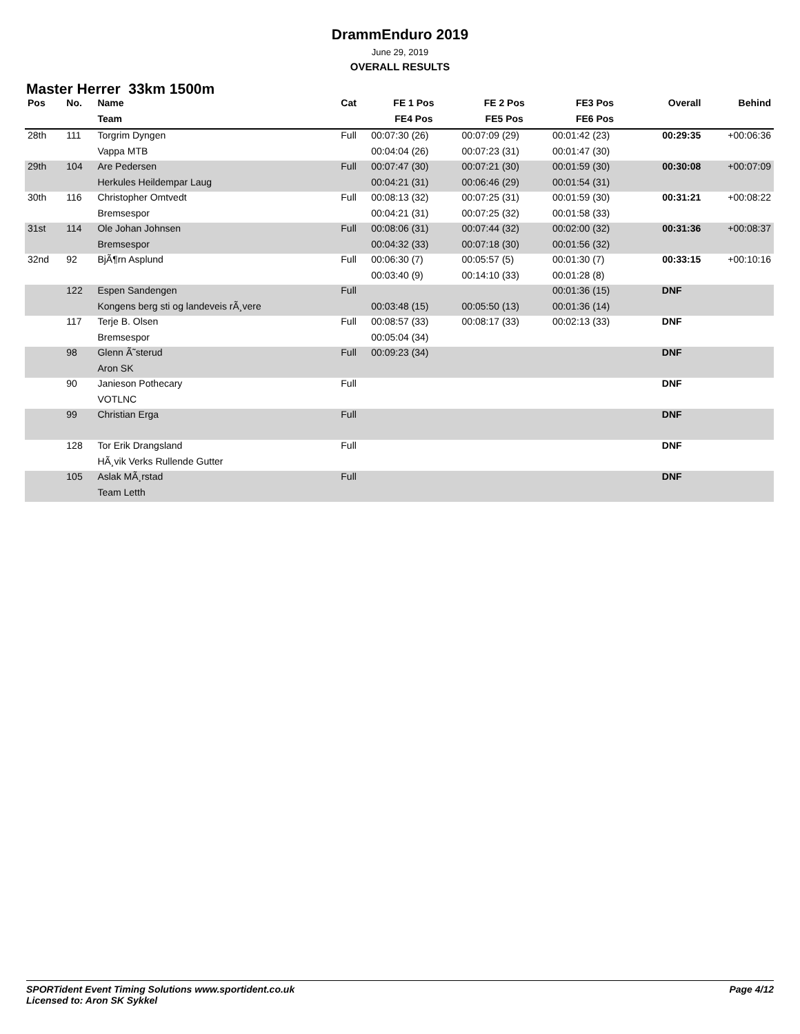DrammEnduro 2019
June 29, 2019
OVERALL RESULTS
Master Herrer 33km 1500m
| Pos | No. | Name | Cat | FE 1 Pos | FE 2 Pos | FE3 Pos | Overall | Behind |
| --- | --- | --- | --- | --- | --- | --- | --- | --- |
| | | Team | | FE4 Pos | FE5 Pos | FE6 Pos | | |
| 28th | 111 | Torgrim Dyngen | Full | 00:07:30 (26) | 00:07:09 (29) | 00:01:42 (23) | 00:29:35 | +00:06:36 |
| | | Vappa MTB | | 00:04:04 (26) | 00:07:23 (31) | 00:01:47 (30) | | |
| 29th | 104 | Are Pedersen | Full | 00:07:47 (30) | 00:07:21 (30) | 00:01:59 (30) | 00:30:08 | +00:07:09 |
| | | Herkules Heildempar Laug | | 00:04:21 (31) | 00:06:46 (29) | 00:01:54 (31) | | |
| 30th | 116 | Christopher Omtvedt | Full | 00:08:13 (32) | 00:07:25 (31) | 00:01:59 (30) | 00:31:21 | +00:08:22 |
| | | Bremsespor | | 00:04:21 (31) | 00:07:25 (32) | 00:01:58 (33) | | |
| 31st | 114 | Ole Johan Johnsen | Full | 00:08:06 (31) | 00:07:44 (32) | 00:02:00 (32) | 00:31:36 | +00:08:37 |
| | | Bremsespor | | 00:04:32 (33) | 00:07:18 (30) | 00:01:56 (32) | | |
| 32nd | 92 | BjÃ¶rn Asplund | Full | 00:06:30 (7) | 00:05:57 (5) | 00:01:30 (7) | 00:33:15 | +00:10:16 |
| | | | | 00:03:40 (9) | 00:14:10 (33) | 00:01:28 (8) | | |
| | 122 | Espen Sandengen | Full | | | 00:01:36 (15) | DNF | |
| | | Kongens berg sti og landeveis rÃ¸vere | | 00:03:48 (15) | 00:05:50 (13) | 00:01:36 (14) | | |
| | 117 | Terje B. Olsen | Full | 00:08:57 (33) | 00:08:17 (33) | 00:02:13 (33) | DNF | |
| | | Bremsespor | | 00:05:04 (34) | | | | |
| | 98 | Glenn Ã˜sterud | Full | 00:09:23 (34) | | | DNF | |
| | | Aron SK | | | | | | |
| | 90 | Janieson Pothecary | Full | | | | DNF | |
| | | VOTLNC | | | | | | |
| | 99 | Christian Erga | Full | | | | DNF | |
| | 128 | Tor Erik Drangsland | Full | | | | DNF | |
| | | HÃ¸vik Verks Rullende Gutter | | | | | | |
| | 105 | Aslak MÃ¸rstad | Full | | | | DNF | |
| | | Team Letth | | | | | | |
SPORTident Event Timing Solutions www.sportident.co.uk
Licensed to: Aron SK Sykkel
Page 4/12